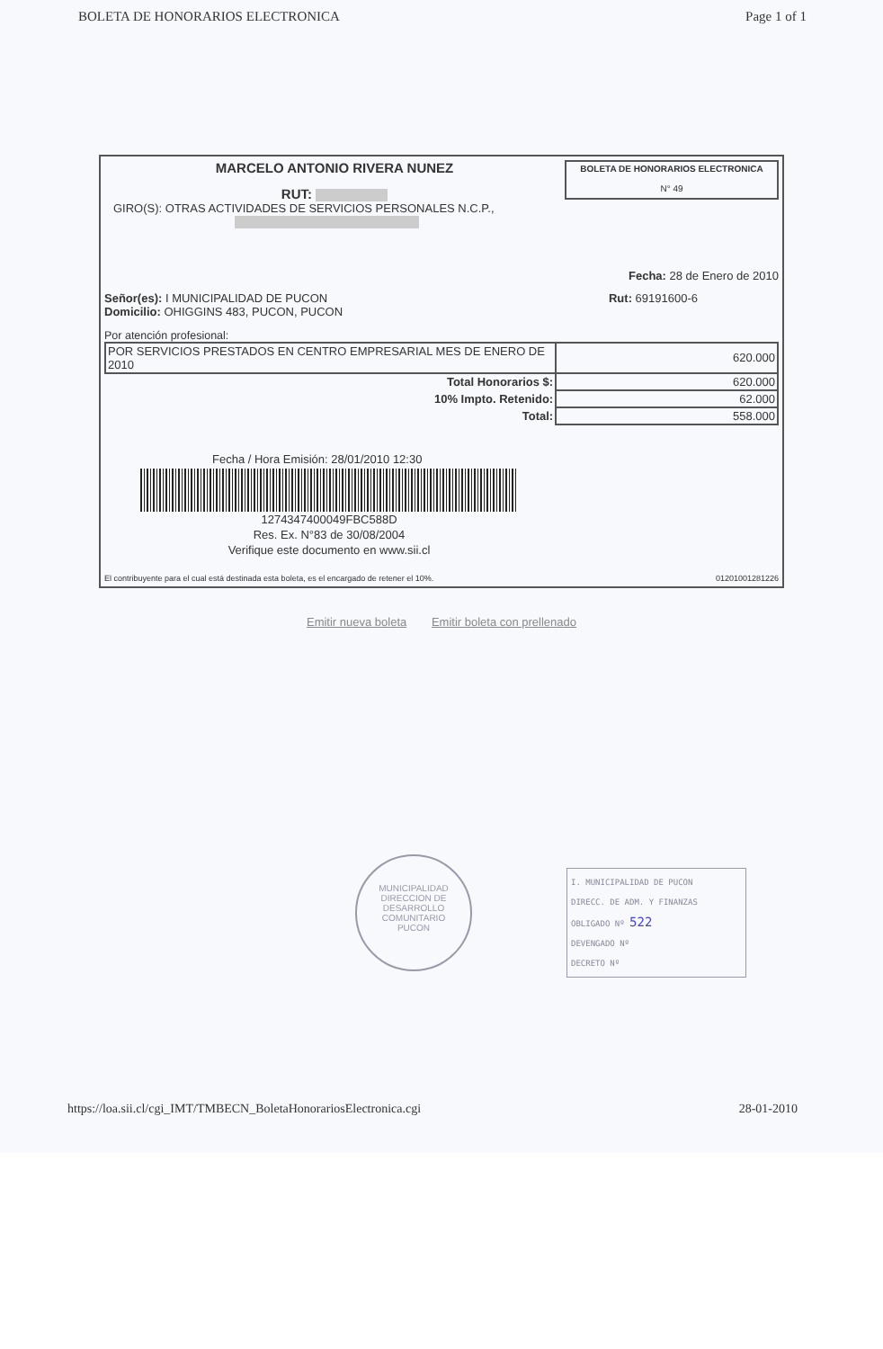BOLETA DE HONORARIOS ELECTRONICA Page 1 of 1
MARCELO ANTONIO RIVERA NUNEZ
RUT:
BOLETA DE HONORARIOS ELECTRONICA
N° 49
GIRO(S): OTRAS ACTIVIDADES DE SERVICIOS PERSONALES N.C.P.,
Fecha: 28 de Enero de 2010
Señor(es): I MUNICIPALIDAD DE PUCON
Domicilio: OHIGGINS 483, PUCON, PUCON
Rut: 69191600-6
Por atención profesional:
| POR SERVICIOS PRESTADOS EN CENTRO EMPRESARIAL MES DE ENERO DE 2010 | 620.000 |
| Total Honorarios $: | 620.000 |
| 10% Impto. Retenido: | 62.000 |
| Total: | 558.000 |
Fecha / Hora Emisión: 28/01/2010 12:30
1274347400049FBC588D
Res. Ex. N°83 de 30/08/2004
Verifique este documento en www.sii.cl
El contribuyente para el cual está destinada esta boleta, es el encargado de retener el 10%. 01201001281226
Emitir nueva boleta Emitir boleta con prellenado
MUNICIPALIDAD
DIRECCION DE
DESARROLLO
COMUNITARIO
PUCON
I. MUNICIPALIDAD DE PUCON
DIRECC. DE ADM. Y FINANZAS
OBLIGADO Nº 522
DEVENGADO Nº
DECRETO Nº
https://loa.sii.cl/cgi_IMT/TMBECN_BoletaHonorariosElectronica.cgi 28-01-2010